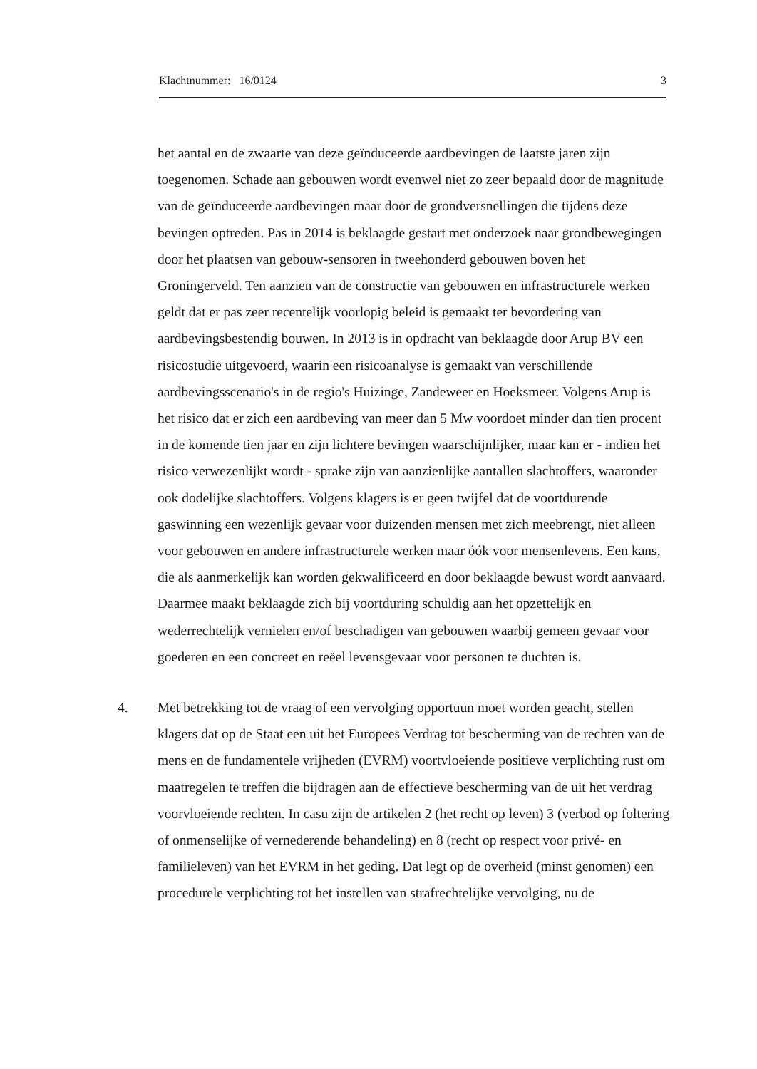Klachtnummer: 16/0124 3
het aantal en de zwaarte van deze geïnduceerde aardbevingen de laatste jaren zijn toegenomen. Schade aan gebouwen wordt evenwel niet zo zeer bepaald door de magnitude van de geïnduceerde aardbevingen maar door de grondversnellingen die tijdens deze bevingen optreden. Pas in 2014 is beklaagde gestart met onderzoek naar grondbewegingen door het plaatsen van gebouw-sensoren in tweehonderd gebouwen boven het Groningerveld. Ten aanzien van de constructie van gebouwen en infrastructurele werken geldt dat er pas zeer recentelijk voorlopig beleid is gemaakt ter bevordering van aardbevingsbestendig bouwen. In 2013 is in opdracht van beklaagde door Arup BV een risicostudie uitgevoerd, waarin een risicoanalyse is gemaakt van verschillende aardbevingsscenario's in de regio's Huizinge, Zandeweer en Hoeksmeer. Volgens Arup is het risico dat er zich een aardbeving van meer dan 5 Mw voordoet minder dan tien procent in de komende tien jaar en zijn lichtere bevingen waarschijnlijker, maar kan er - indien het risico verwezenlijkt wordt - sprake zijn van aanzienlijke aantallen slachtoffers, waaronder ook dodelijke slachtoffers. Volgens klagers is er geen twijfel dat de voortdurende gaswinning een wezenlijk gevaar voor duizenden mensen met zich meebrengt, niet alleen voor gebouwen en andere infrastructurele werken maar óók voor mensenlevens. Een kans, die als aanmerkelijk kan worden gekwalificeerd en door beklaagde bewust wordt aanvaard. Daarmee maakt beklaagde zich bij voortduring schuldig aan het opzettelijk en wederrechtelijk vernielen en/of beschadigen van gebouwen waarbij gemeen gevaar voor goederen en een concreet en reëel levensgevaar voor personen te duchten is.
4. Met betrekking tot de vraag of een vervolging opportuun moet worden geacht, stellen klagers dat op de Staat een uit het Europees Verdrag tot bescherming van de rechten van de mens en de fundamentele vrijheden (EVRM) voortvloeiende positieve verplichting rust om maatregelen te treffen die bijdragen aan de effectieve bescherming van de uit het verdrag voorvloeiende rechten. In casu zijn de artikelen 2 (het recht op leven) 3 (verbod op foltering of onmenselijke of vernederende behandeling) en 8 (recht op respect voor privé- en familieleven) van het EVRM in het geding. Dat legt op de overheid (minst genomen) een procedurele verplichting tot het instellen van strafrechtelijke vervolging, nu de